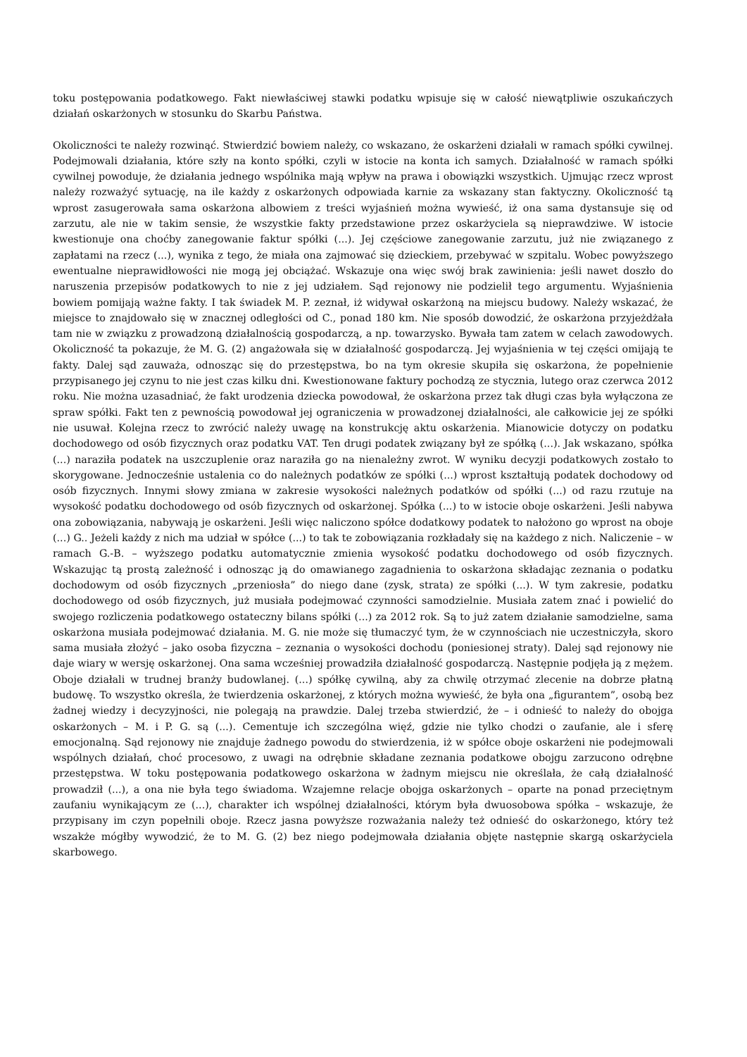toku postępowania podatkowego. Fakt niewłaściwej stawki podatku wpisuje się w całość niewątpliwie oszukańczych działań oskarżonych w stosunku do Skarbu Państwa.
Okoliczności te należy rozwinąć. Stwierdzić bowiem należy, co wskazano, że oskarżeni działali w ramach spółki cywilnej. Podejmowali działania, które szły na konto spółki, czyli w istocie na konta ich samych. Działalność w ramach spółki cywilnej powoduje, że działania jednego wspólnika mają wpływ na prawa i obowiązki wszystkich. Ujmując rzecz wprost należy rozważyć sytuację, na ile każdy z oskarżonych odpowiada karnie za wskazany stan faktyczny. Okoliczność tą wprost zasugerowała sama oskarżona albowiem z treści wyjaśnień można wywieść, iż ona sama dystansuje się od zarzutu, ale nie w takim sensie, że wszystkie fakty przedstawione przez oskarżyciela są nieprawdziwe. W istocie kwestionuje ona choćby zanegowanie faktur spółki (...). Jej częściowe zanegowanie zarzutu, już nie związanego z zapłatami na rzecz (...), wynika z tego, że miała ona zajmować się dzieckiem, przebywać w szpitalu. Wobec powyższego ewentualne nieprawidłowości nie mogą jej obciążać. Wskazuje ona więc swój brak zawinienia: jeśli nawet doszło do naruszenia przepisów podatkowych to nie z jej udziałem. Sąd rejonowy nie podzielił tego argumentu. Wyjaśnienia bowiem pomijają ważne fakty. I tak świadek M. P. zeznał, iż widywał oskarżoną na miejscu budowy. Należy wskazać, że miejsce to znajdowało się w znacznej odległości od C., ponad 180 km. Nie sposób dowodzić, że oskarżona przyjeżdżała tam nie w związku z prowadzoną działalnością gospodarczą, a np. towarzysko. Bywała tam zatem w celach zawodowych. Okoliczność ta pokazuje, że M. G. (2) angażowała się w działalność gospodarczą. Jej wyjaśnienia w tej części omijają te fakty. Dalej sąd zauważa, odnosząc się do przestępstwa, bo na tym okresie skupiła się oskarżona, że popełnienie przypisanego jej czynu to nie jest czas kilku dni. Kwestionowane faktury pochodzą ze stycznia, lutego oraz czerwca 2012 roku. Nie można uzasadniać, że fakt urodzenia dziecka powodował, że oskarżona przez tak długi czas była wyłączona ze spraw spółki. Fakt ten z pewnością powodował jej ograniczenia w prowadzonej działalności, ale całkowicie jej ze spółki nie usuwał. Kolejna rzecz to zwrócić należy uwagę na konstrukcję aktu oskarżenia. Mianowicie dotyczy on podatku dochodowego od osób fizycznych oraz podatku VAT. Ten drugi podatek związany był ze spółką (...). Jak wskazano, spółka (...) naraziła podatek na uszczuplenie oraz naraziła go na nienależny zwrot. W wyniku decyzji podatkowych zostało to skorygowane. Jednocześnie ustalenia co do należnych podatków ze spółki (...) wprost kształtują podatek dochodowy od osób fizycznych. Innymi słowy zmiana w zakresie wysokości należnych podatków od spółki (...) od razu rzutuje na wysokość podatku dochodowego od osób fizycznych od oskarżonej. Spółka (...) to w istocie oboje oskarżeni. Jeśli nabywa ona zobowiązania, nabywają je oskarżeni. Jeśli więc naliczono spółce dodatkowy podatek to nałożono go wprost na oboje (...) G.. Jeżeli każdy z nich ma udział w spółce (...) to tak te zobowiązania rozkładały się na każdego z nich. Naliczenie – w ramach G.-B. – wyższego podatku automatycznie zmienia wysokość podatku dochodowego od osób fizycznych. Wskazując tą prostą zależność i odnosząc ją do omawianego zagadnienia to oskarżona składając zeznania o podatku dochodowym od osób fizycznych „przeniosła” do niego dane (zysk, strata) ze spółki (...). W tym zakresie, podatku dochodowego od osób fizycznych, już musiała podejmować czynności samodzielnie. Musiała zatem znać i powielić do swojego rozliczenia podatkowego ostateczny bilans spółki (...) za 2012 rok. Są to już zatem działanie samodzielne, sama oskarżona musiała podejmować działania. M. G. nie może się tłumaczyć tym, że w czynnościach nie uczestniczyła, skoro sama musiała złożyć – jako osoba fizyczna – zeznania o wysokości dochodu (poniesionej straty). Dalej sąd rejonowy nie daje wiary w wersję oskarżonej. Ona sama wcześniej prowadziła działalność gospodarczą. Następnie podjęła ją z mężem. Oboje działali w trudnej branży budowlanej. (...) spółkę cywilną, aby za chwilę otrzymać zlecenie na dobrze płatną budowę. To wszystko określa, że twierdzenia oskarżonej, z których można wywieść, że była ona „figurantem”, osobą bez żadnej wiedzy i decyzyjności, nie polegają na prawdzie. Dalej trzeba stwierdzić, że – i odnieść to należy do obojga oskarżonych – M. i P. G. są (...). Cementuje ich szczególna więź, gdzie nie tylko chodzi o zaufanie, ale i sferę emocjonalną. Sąd rejonowy nie znajduje żadnego powodu do stwierdzenia, iż w spółce oboje oskarżeni nie podejmowali wspólnych działań, choć procesowo, z uwagi na odrębnie składane zeznania podatkowe obojgu zarzucono odrębne przestępstwa. W toku postępowania podatkowego oskarżona w żadnym miejscu nie określała, że całą działalność prowadził (...), a ona nie była tego świadoma. Wzajemne relacje obojga oskarżonych – oparte na ponad przeciętnym zaufaniu wynikającym ze (...), charakter ich wspólnej działalności, którym była dwuosobowa spółka – wskazuje, że przypisany im czyn popełnili oboje. Rzecz jasna powyższe rozważania należy też odnieść do oskarżonego, który też wszakże mógłby wywodzić, że to M. G. (2) bez niego podejmowała działania objęte następnie skargą oskarżyciela skarbowego.